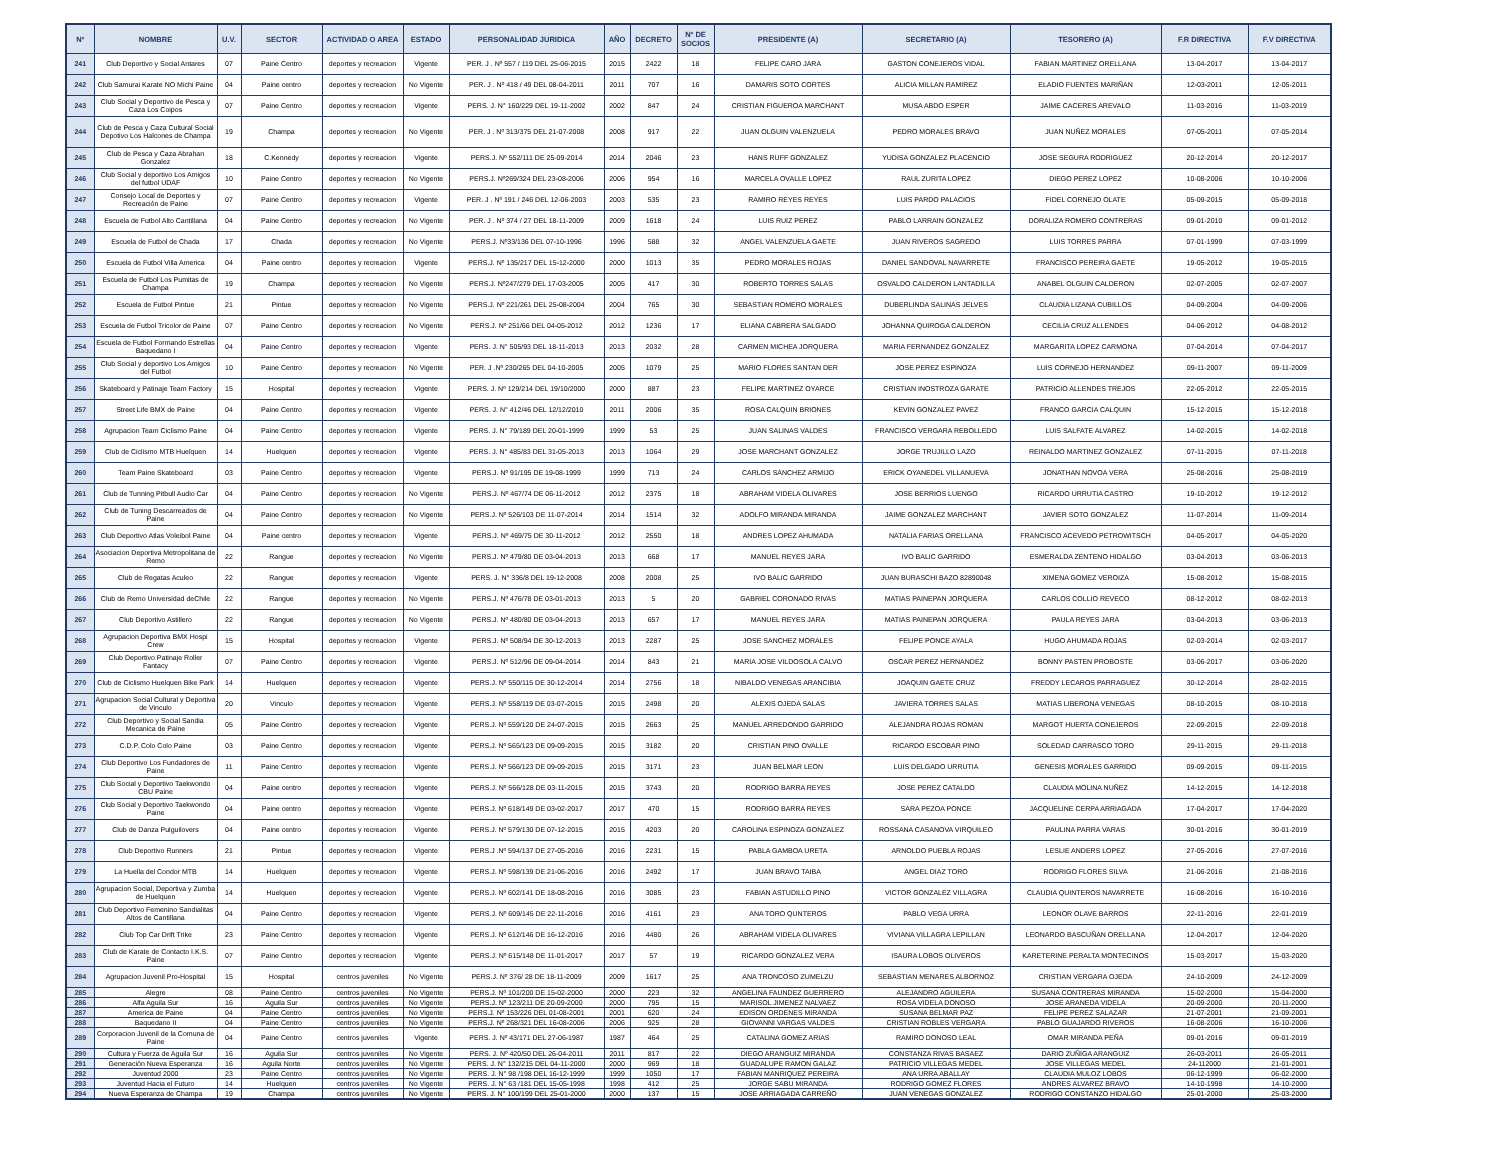| Nº | NOMBRE | U.V. | SECTOR | ACTIVIDAD O AREA | ESTADO | PERSONALIDAD JURIDICA | AÑO | DECRETO | Nº DE SOCIOS | PRESIDENTE (A) | SECRETARIO (A) | TESORERO (A) | F.R DIRECTIVA | F.V DIRECTIVA |
| --- | --- | --- | --- | --- | --- | --- | --- | --- | --- | --- | --- | --- | --- | --- |
| 241 | Club Deportivo y Social Antares | 07 | Paine Centro | deportes y recreacion | Vigente | PER. J . Nº 557 / 119 DEL 25-06-2015 | 2015 | 2422 | 18 | FELIPE CARO JARA | GASTON CONEJEROS VIDAL | FABIAN MARTINEZ ORELLANA | 13-04-2017 | 13-04-2017 |
| 242 | Club Samurai Karate NO Michi Paine | 04 | Paine centro | deportes y recreacion | No Vigente | PER. J . Nº 418 / 49 DEL 08-04-2011 | 2011 | 707 | 16 | DAMARIS SOTO CORTES | ALICIA MILLAN RAMIREZ | ELADIO FUENTES MARIÑAN | 12-03-2011 | 12-05-2011 |
| 243 | Club Social y Deportivo de Pesca y Caza Los Coipos | 07 | Paine Centro | deportes y recreacion | Vigente | PERS. J. N° 160/229 DEL 19-11-2002 | 2002 | 847 | 24 | CRISTIAN FIGUEROA MARCHANT | MUSA ABDO ESPER | JAIME CACERES AREVALO | 11-03-2016 | 11-03-2019 |
| 244 | Club de Pesca y Caza Cultural Social Depotivo Los Halcones de Champa | 19 | Champa | deportes y recreacion | No Vigente | PER. J . Nº 313/375 DEL 21-07-2008 | 2008 | 917 | 22 | JUAN OLGUIN VALENZUELA | PEDRO MORALES BRAVO | JUAN NUÑEZ MORALES | 07-05-2011 | 07-05-2014 |
| 245 | Club de Pesca y Caza Abrahan Gonzalez | 18 | C.Kennedy | deportes y recreacion | Vigente | PERS.J. Nº 552/111 DE 25-09-2014 | 2014 | 2046 | 23 | HANS RUFF GONZALEZ | YUDISA GONZALEZ PLACENCIO | JOSE SEGURA RODRIGUEZ | 20-12-2014 | 20-12-2017 |
| 246 | Club Social y deportivo Los Amigos del futbol UDAF | 10 | Paine Centro | deportes y recreacion | No Vigente | PERS.J. Nº269/324 DEL 23-08-2006 | 2006 | 954 | 16 | MARCELA OVALLE LOPEZ | RAUL ZURITA LOPEZ | DIEGO PEREZ LOPEZ | 10-08-2006 | 10-10-2006 |
| 247 | Consejo Local de Deportes y Recreación de Paine | 07 | Paine Centro | deportes y recreacion | Vigente | PER. J . Nº 191 / 246 DEL 12-06-2003 | 2003 | 535 | 23 | RAMIRO REYES REYES | LUIS PARDO PALACIOS | FIDEL CORNEJO OLATE | 05-09-2015 | 05-09-2018 |
| 248 | Escuela de Futbol Alto Cantillana | 04 | Paine Centro | deportes y recreacion | No Vigente | PER. J . Nº 374 / 27 DEL 18-11-2009 | 2009 | 1618 | 24 | LUIS RUIZ PEREZ | PABLO LARRAIN GONZALEZ | DORALIZA ROMERO CONTRERAS | 09-01-2010 | 09-01-2012 |
| 249 | Escuela de Futbol de Chada | 17 | Chada | deportes y recreacion | No Vigente | PERS.J. Nº33/136 DEL 07-10-1996 | 1996 | 588 | 32 | ANGEL VALENZUELA GAETE | JUAN RIVEROS SAGREDO | LUIS TORRES PARRA | 07-01-1999 | 07-03-1999 |
| 250 | Escuela de Futbol Villa America | 04 | Paine centro | deportes y recreacion | Vigente | PERS.J. Nº 135/217 DEL 15-12-2000 | 2000 | 1013 | 35 | PEDRO MORALES ROJAS | DANIEL SANDOVAL NAVARRETE | FRANCISCO PEREIRA GAETE | 19-05-2012 | 19-05-2015 |
| 251 | Escuela de Futbol Los Pumitas de Champa | 19 | Champa | deportes y recreacion | No Vigente | PERS.J. Nº247/279 DEL 17-03-2005 | 2005 | 417 | 30 | ROBERTO TORRES SALAS | OSVALDO CALDERON LANTADILLA | ANABEL OLGUIN CALDERON | 02-07-2005 | 02-07-2007 |
| 252 | Escuela de Futbol Pintue | 21 | Pintue | deportes y recreacion | No Vigente | PERS.J. Nº 221/261 DEL 25-08-2004 | 2004 | 765 | 30 | SEBASTIAN ROMERO MORALES | DUBERLINDA SALINAS JELVES | CLAUDIA LIZANA CUBILLOS | 04-09-2004 | 04-09-2006 |
| 253 | Escuela de Futbol Tricolor de Paine | 07 | Paine Centro | deportes y recreacion | No Vigente | PERS.J. Nº 251/66 DEL 04-05-2012 | 2012 | 1236 | 17 | ELIANA CABRERA SALGADO | JOHANNA QUIROGA CALDERON | CECILIA CRUZ ALLENDES | 04-06-2012 | 04-08-2012 |
| 254 | Escuela de Futbol Formando Estrellas Baquedano I | 04 | Paine Centro | deportes y recreacion | Vigente | PERS. J. N° 505/93 DEL 18-11-2013 | 2013 | 2032 | 28 | CARMEN MICHEA JORQUERA | MARIA FERNANDEZ GONZALEZ | MARGARITA LOPEZ CARMONA | 07-04-2014 | 07-04-2017 |
| 255 | Club Social y deportivo Los Amigos del Futbol | 10 | Paine Centro | deportes y recreacion | No Vigente | PER. J .Nº 230/265 DEL 04-10-2005 | 2005 | 1079 | 25 | MARIO FLORES SANTAN DER | JOSE PEREZ ESPINOZA | LUIS CORNEJO HERNANDEZ | 09-11-2007 | 09-11-2009 |
| 256 | Skateboard y Patinaje Team Factory | 15 | Hospital | deportes y recreacion | Vigente | PERS. J. Nº 129/214 DEL 19/10/2000 | 2000 | 887 | 23 | FELIPE MARTINEZ OYARCE | CRISTIAN INOSTROZA GARATE | PATRICIO ALLENDES TREJOS | 22-05-2012 | 22-05-2015 |
| 257 | Street Life BMX de Paine | 04 | Paine Centro | deportes y recreacion | Vigente | PERS. J. N° 412/46 DEL 12/12/2010 | 2011 | 2006 | 35 | ROSA CALQUIN BRIONES | KEVIN GONZALEZ PAVEZ | FRANCO GARCIA CALQUIN | 15-12-2015 | 15-12-2018 |
| 258 | Agrupacion Team Ciclismo Paine | 04 | Paine Centro | deportes y recreacion | Vigente | PERS. J. N° 79/189 DEL 20-01-1999 | 1999 | 53 | 25 | JUAN SALINAS VALDES | FRANCISCO VERGARA REBOLLEDO | LUIS SALFATE ALVAREZ | 14-02-2015 | 14-02-2018 |
| 259 | Club de Ciclismo MTB Huelquen | 14 | Huelquen | deportes y recreacion | Vigente | PERS. J. N° 485/83 DEL 31-05-2013 | 2013 | 1064 | 29 | JOSE MARCHANT GONZALEZ | JORGE TRUJILLO LAZO | REINALDO MARTINEZ GONZALEZ | 07-11-2015 | 07-11-2018 |
| 260 | Team Paine Skateboard | 03 | Paine Centro | deportes y recreacion | Vigente | PERS.J. Nº 91/195 DE 19-08-1999 | 1999 | 713 | 24 | CARLOS SÁNCHEZ ARMIJO | ERICK OYANEDEL VILLANUEVA | JONATHAN NOVOA VERA | 25-08-2016 | 25-08-2019 |
| 261 | Club de Tunning Pitbull Audio Car | 04 | Paine Centro | deportes y recreacion | No Vigente | PERS.J. Nº 467/74 DE 06-11-2012 | 2012 | 2375 | 18 | ABRAHAM VIDELA OLIVARES | JOSE BERRIOS LUENGO | RICARDO URRUTIA CASTRO | 19-10-2012 | 19-12-2012 |
| 262 | Club de Tuning Descarreados de Paine | 04 | Paine Centro | deportes y recreacion | No Vigente | PERS.J. Nº 526/103 DE 11-07-2014 | 2014 | 1514 | 32 | ADOLFO MIRANDA MIRANDA | JAIME GONZALEZ MARCHANT | JAVIER SOTO GONZALEZ | 11-07-2014 | 11-09-2014 |
| 263 | Club Deportivo Atlas Voleibol Paine | 04 | Paine centro | deportes y recreacion | Vigente | PERS.J. Nº 469/75 DE 30-11-2012 | 2012 | 2550 | 18 | ANDRES LOPEZ AHUMADA | NATALIA FARIAS ORELLANA | FRANCISCO ACEVEDO PETROWITSCH | 04-05-2017 | 04-05-2020 |
| 264 | Asociacion Deportiva Metropolitana de Remo | 22 | Rangue | deportes y recreacion | No Vigente | PERS.J. Nº 479/80 DE 03-04-2013 | 2013 | 668 | 17 | MANUEL REYES JARA | IVO BALIC GARRIDO | ESMERALDA ZENTENO HIDALGO | 03-04-2013 | 03-06-2013 |
| 265 | Club de Regatas Aculeo | 22 | Rangue | deportes y recreacion | Vigente | PERS. J. N° 336/8 DEL 19-12-2008 | 2008 | 2008 | 25 | IVO BALIC GARRIDO | JUAN BURASCHI BAZO 82890048 | XIMENA GOMEZ VEROIZA | 15-08-2012 | 15-08-2015 |
| 266 | Club de Remo Universidad deChile | 22 | Rangue | deportes y recreacion | No Vigente | PERS.J. Nº 476/78 DE 03-01-2013 | 2013 | 5 | 20 | GABRIEL CORONADO RIVAS | MATIAS PAINEPAN JORQUERA | CARLOS COLLIO REVECO | 08-12-2012 | 08-02-2013 |
| 267 | Club Deportivo Astillero | 22 | Rangue | deportes y recreacion | No Vigente | PERS.J. Nº 480/80 DE 03-04-2013 | 2013 | 657 | 17 | MANUEL REYES JARA | MATIAS PAINEPAN JORQUERA | PAULA REYES JARA | 03-04-2013 | 03-06-2013 |
| 268 | Agrupacion Deportiva BMX Hospi Crew | 15 | Hospital | deportes y recreacion | Vigente | PERS.J. Nº 508/94 DE 30-12-2013 | 2013 | 2287 | 25 | JOSE SANCHEZ MORALES | FELIPE PONCE AYALA | HUGO AHUMADA ROJAS | 02-03-2014 | 02-03-2017 |
| 269 | Club Deportivo Patinaje Roller Fantacy | 07 | Paine Centro | deportes y recreacion | Vigente | PERS.J. Nº 512/96 DE 09-04-2014 | 2014 | 843 | 21 | MARIA JOSE VILDOSOLA CALVO | OSCAR PEREZ HERNANDEZ | BONNY PASTEN PROBOSTE | 03-06-2017 | 03-06-2020 |
| 270 | Club de Ciclismo Huelquen Bike Park | 14 | Huelquen | deportes y recreacion | Vigente | PERS.J. Nº 550/115 DE 30-12-2014 | 2014 | 2756 | 18 | NIBALDO VENEGAS ARANCIBIA | JOAQUIN GAETE CRUZ | FREDDY LECAROS PARRAGUEZ | 30-12-2014 | 28-02-2015 |
| 271 | Agrupacion Social Cultural y Deportiva de Vinculo | 20 | Vinculo | deportes y recreacion | Vigente | PERS.J. Nº 558/119 DE 03-07-2015 | 2015 | 2498 | 20 | ALEXIS OJEDA SALAS | JAVIERA TORRES SALAS | MATIAS LIBERONA VENEGAS | 08-10-2015 | 08-10-2018 |
| 272 | Club Deportivo y Social Sandia Mecanica de Paine | 05 | Paine Centro | deportes y recreacion | Vigente | PERS.J. Nº 559/120 DE 24-07-2015 | 2015 | 2663 | 25 | MANUEL ARREDONDO GARRIDO | ALEJANDRA ROJAS ROMAN | MARGOT HUERTA CONEJEROS | 22-09-2015 | 22-09-2018 |
| 273 | C.D.P. Colo Colo Paine | 03 | Paine Centro | deportes y recreacion | Vigente | PERS.J. Nº 565/123 DE 09-09-2015 | 2015 | 3182 | 20 | CRISTIAN PINO OVALLE | RICARDO ESCOBAR PINO | SOLEDAD CARRASCO TORO | 29-11-2015 | 29-11-2018 |
| 274 | Club Deportivo Los Fundadores de Paine | 11 | Paine Centro | deportes y recreacion | Vigente | PERS.J. Nº 566/123 DE 09-09-2015 | 2015 | 3171 | 23 | JUAN BELMAR LEON | LUIS DELGADO URRUTIA | GENESIS MORALES GARRIDO | 09-09-2015 | 09-11-2015 |
| 275 | Club Social y Deportivo Taekwondo CBU Paine | 04 | Paine centro | deportes y recreacion | Vigente | PERS.J. Nº 566/128 DE 03-11-2015 | 2015 | 3743 | 20 | RODRIGO BARRA REYES | JOSE PEREZ CATALDO | CLAUDIA MOLINA NUÑEZ | 14-12-2015 | 14-12-2018 |
| 276 | Club Social y Deportivo Taekwondo Paine | 04 | Paine centro | deportes y recreacion | Vigente | PERS.J. Nº 618/149 DE 03-02-2017 | 2017 | 470 | 15 | RODRIGO BARRA REYES | SARA PEZOA PONCE | JACQUELINE CERPA ARRIAGADA | 17-04-2017 | 17-04-2020 |
| 277 | Club de Danza Pulguilovers | 04 | Paine centro | deportes y recreacion | Vigente | PERS.J. Nº 579/130 DE 07-12-2015 | 2015 | 4203 | 20 | CAROLINA ESPINOZA GONZALEZ | ROSSANA CASANOVA VIRQUILEO | PAULINA PARRA VARAS | 30-01-2016 | 30-01-2019 |
| 278 | Club Deportivo Runners | 21 | Pintue | deportes y recreacion | Vigente | PERS.J .Nº 594/137 DE 27-05-2016 | 2016 | 2231 | 15 | PABLA GAMBOA URETA | ARNOLDO PUEBLA ROJAS | LESLIE ANDERS LOPEZ | 27-05-2016 | 27-07-2016 |
| 279 | La Huella del Condor MTB | 14 | Huelquen | deportes y recreacion | Vigente | PERS.J. Nº 598/139 DE 21-06-2016 | 2016 | 2492 | 17 | JUAN BRAVO TAIBA | ANGEL DIAZ TORO | RODRIGO FLORES SILVA | 21-06-2016 | 21-08-2016 |
| 280 | Agrupacion Social, Deportiva y Zumba de Huelquen | 14 | Huelquen | deportes y recreacion | Vigente | PERS.J. Nº 602/141 DE 18-08-2016 | 2016 | 3085 | 23 | FABIAN ASTUDILLO PINO | VICTOR GONZALEZ VILLAGRA | CLAUDIA QUINTEROS NAVARRETE | 16-08-2016 | 16-10-2016 |
| 281 | Club Deportivo Femenino Sandialitas Altos de Cantillana | 04 | Paine Centro | deportes y recreacion | Vigente | PERS.J. Nº 609/145 DE 22-11-2016 | 2016 | 4161 | 23 | ANA TORO QUNTEROS | PABLO VEGA URRA | LEONOR OLAVE BARROS | 22-11-2016 | 22-01-2019 |
| 282 | Club Top Car Drift Trike | 23 | Paine Centro | deportes y recreacion | Vigente | PERS.J. Nº 612/146 DE 16-12-2016 | 2016 | 4480 | 26 | ABRAHAM VIDELA OLIVARES | VIVIANA VILLAGRA LEPILLAN | LEONARDO BASCUÑAN ORELLANA | 12-04-2017 | 12-04-2020 |
| 283 | Club de Karate de Contacto I.K.S. Paine | 07 | Paine Centro | deportes y recreacion | Vigente | PERS.J. Nº 615/148 DE 11-01-2017 | 2017 | 57 | 19 | RICARDO GONZALEZ VERA | ISAURA LOBOS OLIVEROS | KARETERINE PERALTA MONTECINOS | 15-03-2017 | 15-03-2020 |
| 284 | Agrupacion Juvenil Pro-Hospital | 15 | Hospital | centros juveniles | No Vigente | PERS.J. Nº 376/ 28 DE 18-11-2009 | 2009 | 1617 | 25 | ANA TRONCOSO ZUMELZU | SEBASTIAN MENARES ALBORNOZ | CRISTIAN VERGARA OJEDA | 24-10-2009 | 24-12-2009 |
| 285 | Alegre | 08 | Paine Centro | centros juveniles | No Vigente | PERS.J. Nº 101/200 DE 15-02-2000 | 2000 | 223 | 32 | ANGELINA FAUNDEZ GUERRERO | ALEJANDRO AGUILERA | SUSANA CONTRERAS MIRANDA | 15-02-2000 | 15-04-2000 |
| 286 | Alfa Aguila Sur | 16 | Aguila Sur | centros juveniles | No Vigente | PERS.J. Nº 123/211 DE 20-09-2000 | 2000 | 795 | 15 | MARISOL JIMENEZ NALVAEZ | ROSA VIDELA DONOSO | JOSE ARANEDA VIDELA | 20-09-2000 | 20-11-2000 |
| 287 | America de Paine | 04 | Paine Centro | centros juveniles | No Vigente | PERS.J. Nº 153/226 DEL 01-08-2001 | 2001 | 620 | 24 | EDISON ORDENES MIRANDA | SUSANA BELMAR PAZ | FELIPE PEREZ SALAZAR | 21-07-2001 | 21-09-2001 |
| 288 | Baquedano II | 04 | Paine Centro | centros juveniles | No Vigente | PERS.J. Nº 268/321 DEL 16-08-2006 | 2006 | 925 | 28 | GIOVANNI VARGAS VALDES | CRISTIAN ROBLES VERGARA | PABLO GUAJARDO RIVEROS | 16-08-2006 | 16-10-2006 |
| 289 | Corporacion Juvenil de la Comuna de Paine | 04 | Paine Centro | centros juveniles | Vigente | PERS. J. Nº 43/171 DEL 27-06-1987 | 1987 | 464 | 25 | CATALINA GOMEZ ARIAS | RAMIRO DONOSO LEAL | OMAR MIRANDA PEÑA | 09-01-2016 | 09-01-2019 |
| 290 | Cultura y Fuerza de Aguila Sur | 16 | Aguila Sur | centros juveniles | No Vigente | PERS. J. Nº 420/50 DEL 26-04-2011 | 2011 | 817 | 22 | DIEGO ARANGUIZ MIRANDA | CONSTANZA RIVAS BASAEZ | DARIO ZUÑIGA ARANGUIZ | 26-03-2011 | 26-05-2011 |
| 291 | Generación Nueva Esperanza | 16 | Aguila Norte | centros juveniles | No Vigente | PERS. J. N° 132/215 DEL 04-11-2000 | 2000 | 969 | 18 | GUADALUPE RAMON GALAZ | PATRICIO VILLEGAS MEDEL | JOSE VILLEGAS MEDEL | 24-112000 | 21-01-2001 |
| 292 | Juventud 2000 | 23 | Paine Centro | centros juveniles | No Vigente | PERS. J. N° 98 /198 DEL 16-12-1999 | 1999 | 1050 | 17 | FABIAN MANRIQUEZ PEREIRA | ANA URRA ABALLAY | CLAUDIA MULOZ LOBOS | 06-12-1999 | 06-02-2000 |
| 293 | Juventud Hacia el Futuro | 14 | Huelquen | centros juveniles | No Vigente | PERS. J. N° 63 /181 DEL 15-05-1998 | 1998 | 412 | 25 | JORGE SABU MIRANDA | RODRIGO GOMEZ FLORES | ANDRES ALVAREZ BRAVO | 14-10-1998 | 14-10-2000 |
| 294 | Nueva Esperanza de Champa | 19 | Champa | centros juveniles | No Vigente | PERS. J. N° 100/199 DEL 25-01-2000 | 2000 | 137 | 15 | JOSE ARRIAGADA CARREÑO | JUAN VENEGAS GONZALEZ | RODRIGO CONSTANZO HIDALGO | 25-01-2000 | 25-03-2000 |